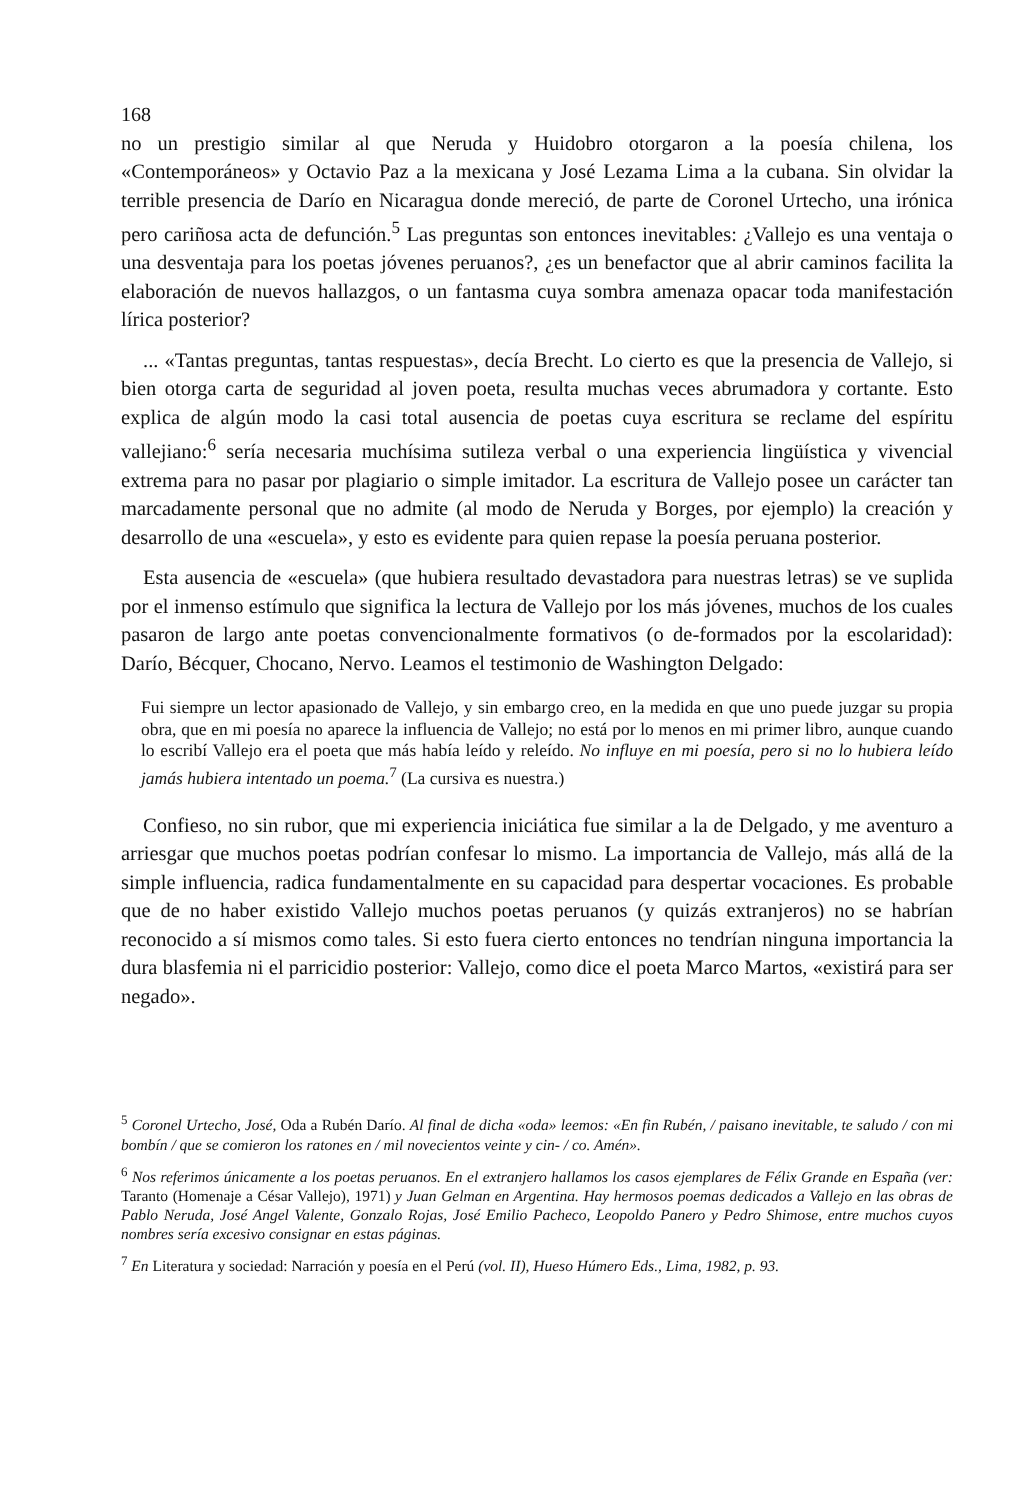168
no un prestigio similar al que Neruda y Huidobro otorgaron a la poesía chilena, los «Contemporáneos» y Octavio Paz a la mexicana y José Lezama Lima a la cubana. Sin olvidar la terrible presencia de Darío en Nicaragua donde mereció, de parte de Coronel Urtecho, una irónica pero cariñosa acta de defunción.<sup>5</sup> Las preguntas son entonces inevitables: ¿Vallejo es una ventaja o una desventaja para los poetas jóvenes peruanos?, ¿es un benefactor que al abrir caminos facilita la elaboración de nuevos hallazgos, o un fantasma cuya sombra amenaza opacar toda manifestación lírica posterior?
... «Tantas preguntas, tantas respuestas», decía Brecht. Lo cierto es que la presencia de Vallejo, si bien otorga carta de seguridad al joven poeta, resulta muchas veces abrumadora y cortante. Esto explica de algún modo la casi total ausencia de poetas cuya escritura se reclame del espíritu vallejiano:<sup>6</sup> sería necesaria muchísima sutileza verbal o una experiencia lingüística y vivencial extrema para no pasar por plagiario o simple imitador. La escritura de Vallejo posee un carácter tan marcadamente personal que no admite (al modo de Neruda y Borges, por ejemplo) la creación y desarrollo de una «escuela», y esto es evidente para quien repase la poesía peruana posterior.
Esta ausencia de «escuela» (que hubiera resultado devastadora para nuestras letras) se ve suplida por el inmenso estímulo que significa la lectura de Vallejo por los más jóvenes, muchos de los cuales pasaron de largo ante poetas convencionalmente formativos (o de-formados por la escolaridad): Darío, Bécquer, Chocano, Nervo. Leamos el testimonio de Washington Delgado:
Fui siempre un lector apasionado de Vallejo, y sin embargo creo, en la medida en que uno puede juzgar su propia obra, que en mi poesía no aparece la influencia de Vallejo; no está por lo menos en mi primer libro, aunque cuando lo escribí Vallejo era el poeta que más había leído y releído. No influye en mi poesía, pero si no lo hubiera leído jamás hubiera intentado un poema.<sup>7</sup> (La cursiva es nuestra.)
Confieso, no sin rubor, que mi experiencia iniciática fue similar a la de Delgado, y me aventuro a arriesgar que muchos poetas podrían confesar lo mismo. La importancia de Vallejo, más allá de la simple influencia, radica fundamentalmente en su capacidad para despertar vocaciones. Es probable que de no haber existido Vallejo muchos poetas peruanos (y quizás extranjeros) no se habrían reconocido a sí mismos como tales. Si esto fuera cierto entonces no tendrían ninguna importancia la dura blasfemia ni el parricidio posterior: Vallejo, como dice el poeta Marco Martos, «existirá para ser negado».
<sup>5</sup> Coronel Urtecho, José, Oda a Rubén Darío. Al final de dicha «oda» leemos: «En fin Rubén, / paisano inevitable, te saludo / con mi bombín / que se comieron los ratones en / mil novecientos veinte y cin- / co. Amén».
<sup>6</sup> Nos referimos únicamente a los poetas peruanos. En el extranjero hallamos los casos ejemplares de Félix Grande en España (ver: Taranto (Homenaje a César Vallejo), 1971) y Juan Gelman en Argentina. Hay hermosos poemas dedicados a Vallejo en las obras de Pablo Neruda, José Angel Valente, Gonzalo Rojas, José Emilio Pacheco, Leopoldo Panero y Pedro Shimose, entre muchos cuyos nombres sería excesivo consignar en estas páginas.
<sup>7</sup> En Literatura y sociedad: Narración y poesía en el Perú (vol. II), Hueso Húmero Eds., Lima, 1982, p. 93.